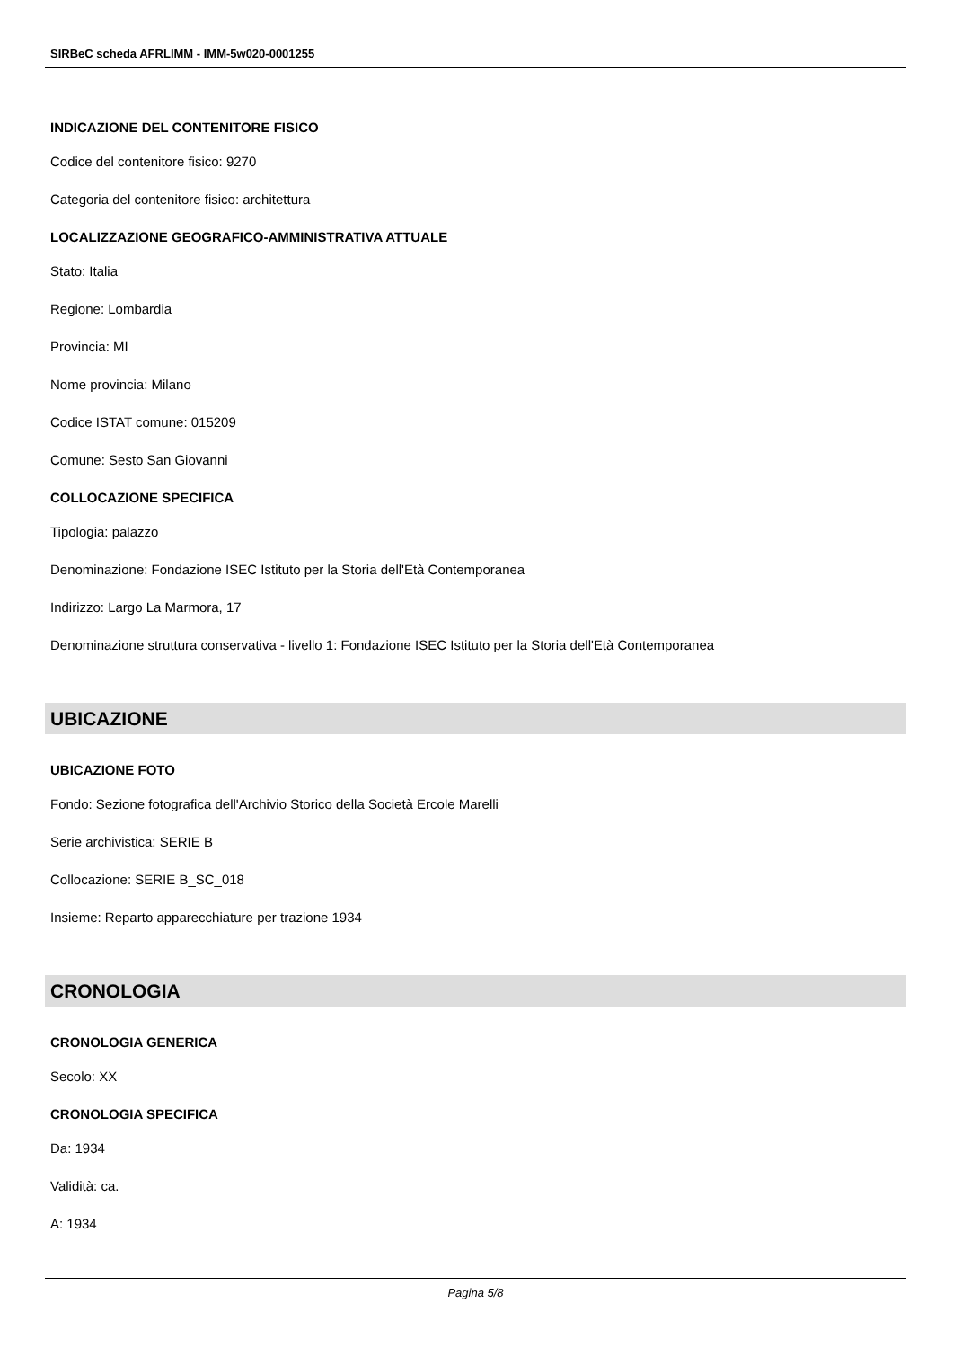SIRBeC scheda AFRLIMM - IMM-5w020-0001255
INDICAZIONE DEL CONTENITORE FISICO
Codice del contenitore fisico: 9270
Categoria del contenitore fisico: architettura
LOCALIZZAZIONE GEOGRAFICO-AMMINISTRATIVA ATTUALE
Stato: Italia
Regione: Lombardia
Provincia: MI
Nome provincia: Milano
Codice ISTAT comune: 015209
Comune: Sesto San Giovanni
COLLOCAZIONE SPECIFICA
Tipologia: palazzo
Denominazione: Fondazione ISEC Istituto per la Storia dell'Età Contemporanea
Indirizzo: Largo La Marmora, 17
Denominazione struttura conservativa - livello 1: Fondazione ISEC Istituto per la Storia dell'Età Contemporanea
UBICAZIONE
UBICAZIONE FOTO
Fondo: Sezione fotografica dell'Archivio Storico della Società Ercole Marelli
Serie archivistica: SERIE B
Collocazione: SERIE B_SC_018
Insieme: Reparto apparecchiature per trazione 1934
CRONOLOGIA
CRONOLOGIA GENERICA
Secolo: XX
CRONOLOGIA SPECIFICA
Da: 1934
Validità: ca.
A: 1934
Pagina 5/8